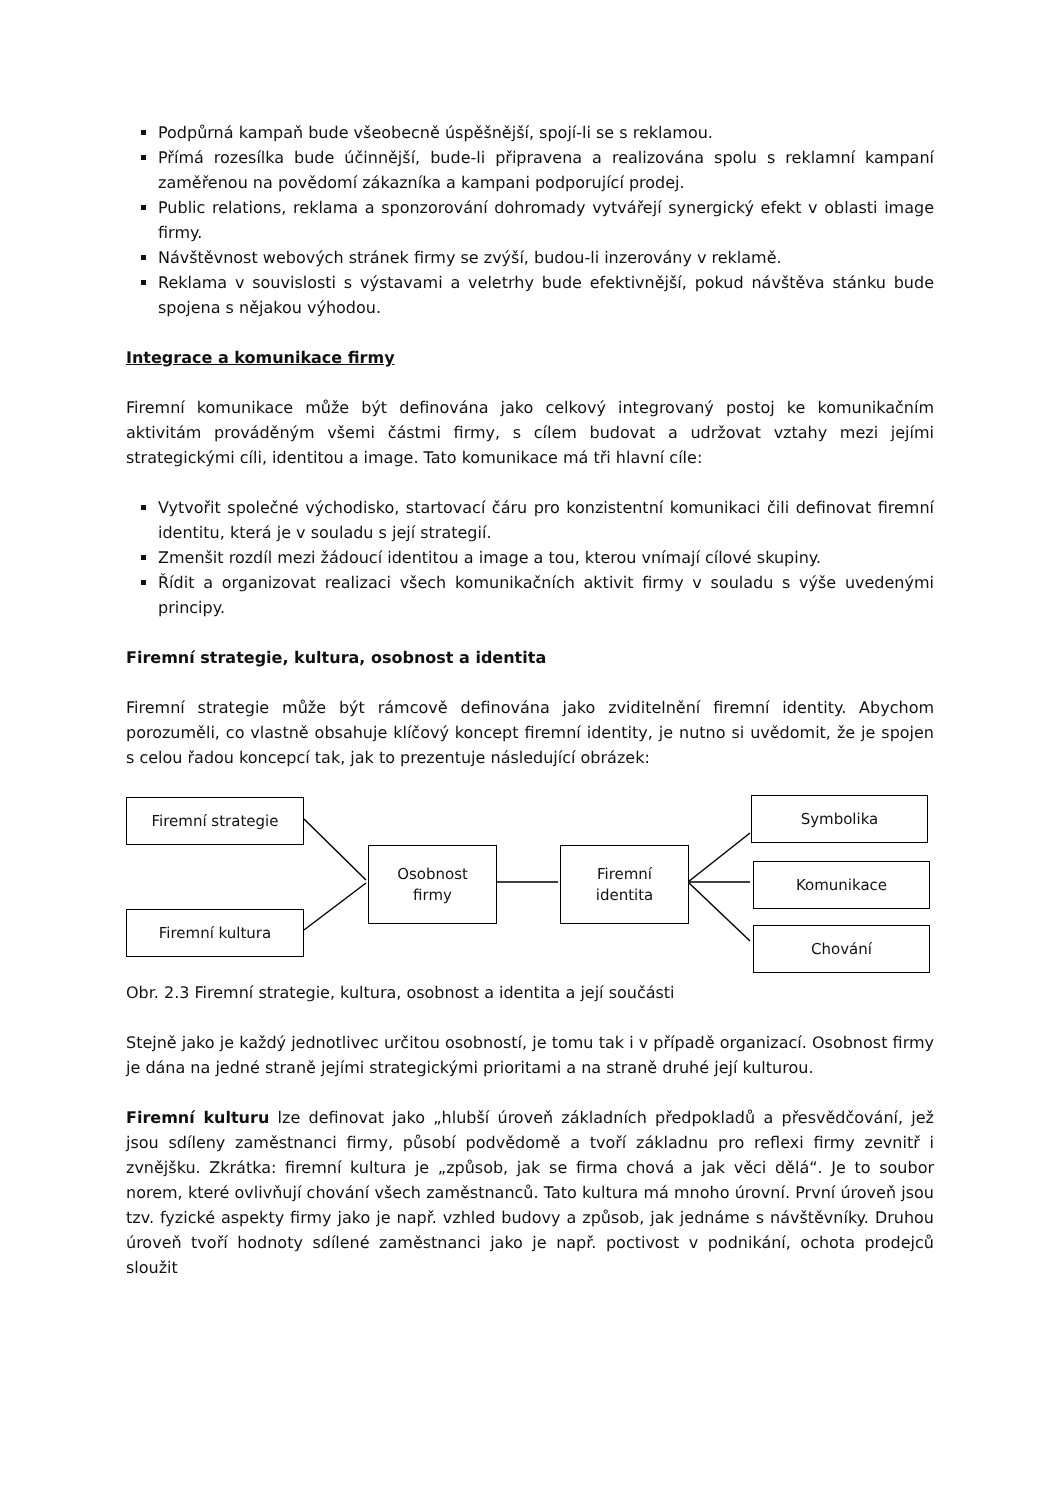Podpůrná kampaň bude všeobecně úspěšnější, spojí-li se s reklamou.
Přímá rozesílka bude účinnější, bude-li připravena a realizována spolu s reklamní kampaní zaměřenou na povědomí zákazníka a kampani podporující prodej.
Public relations, reklama a sponzorování dohromady vytvářejí synergický efekt v oblasti image firmy.
Návštěvnost webových stránek firmy se zvýší, budou-li inzerovány v reklamě.
Reklama v souvislosti s výstavami a veletrhy bude efektivnější, pokud návštěva stánku bude spojena s nějakou výhodou.
Integrace a komunikace firmy
Firemní komunikace může být definována jako celkový integrovaný postoj ke komunikačním aktivitám prováděným všemi částmi firmy, s cílem budovat a udržovat vztahy mezi jejími strategickými cíli, identitou a image. Tato komunikace má tři hlavní cíle:
Vytvořit společné východisko, startovací čáru pro konzistentní komunikaci čili definovat firemní identitu, která je v souladu s její strategií.
Zmenšit rozdíl mezi žádoucí identitou a image a tou, kterou vnímají cílové skupiny.
Řídit a organizovat realizaci všech komunikačních aktivit firmy v souladu s výše uvedenými principy.
Firemní strategie, kultura, osobnost a identita
Firemní strategie může být rámcově definována jako zviditelnění firemní identity. Abychom porozuměli, co vlastně obsahuje klíčový koncept firemní identity, je nutno si uvědomit, že je spojen s celou řadou koncepcí tak, jak to prezentuje následující obrázek:
Firemní strategie
Firemní kultura
Osobnost
firmy
Firemní
identita
Symbolika
Komunikace
Chování
Obr. 2.3 Firemní strategie, kultura, osobnost a identita a její součásti
Stejně jako je každý jednotlivec určitou osobností, je tomu tak i v případě organizací. Osobnost firmy je dána na jedné straně jejími strategickými prioritami a na straně druhé její kulturou.
Firemní kulturu lze definovat jako „hlubší úroveň základních předpokladů a přesvědčování, jež jsou sdíleny zaměstnanci firmy, působí podvědomě a tvoří základnu pro reflexi firmy zevnitř i zvnějšku. Zkrátka: firemní kultura je „způsob, jak se firma chová a jak věci dělá“. Je to soubor norem, které ovlivňují chování všech zaměstnanců. Tato kultura má mnoho úrovní. První úroveň jsou tzv. fyzické aspekty firmy jako je např. vzhled budovy a způsob, jak jednáme s návštěvníky. Druhou úroveň tvoří hodnoty sdílené zaměstnanci jako je např. poctivost v podnikání, ochota prodejců sloužit